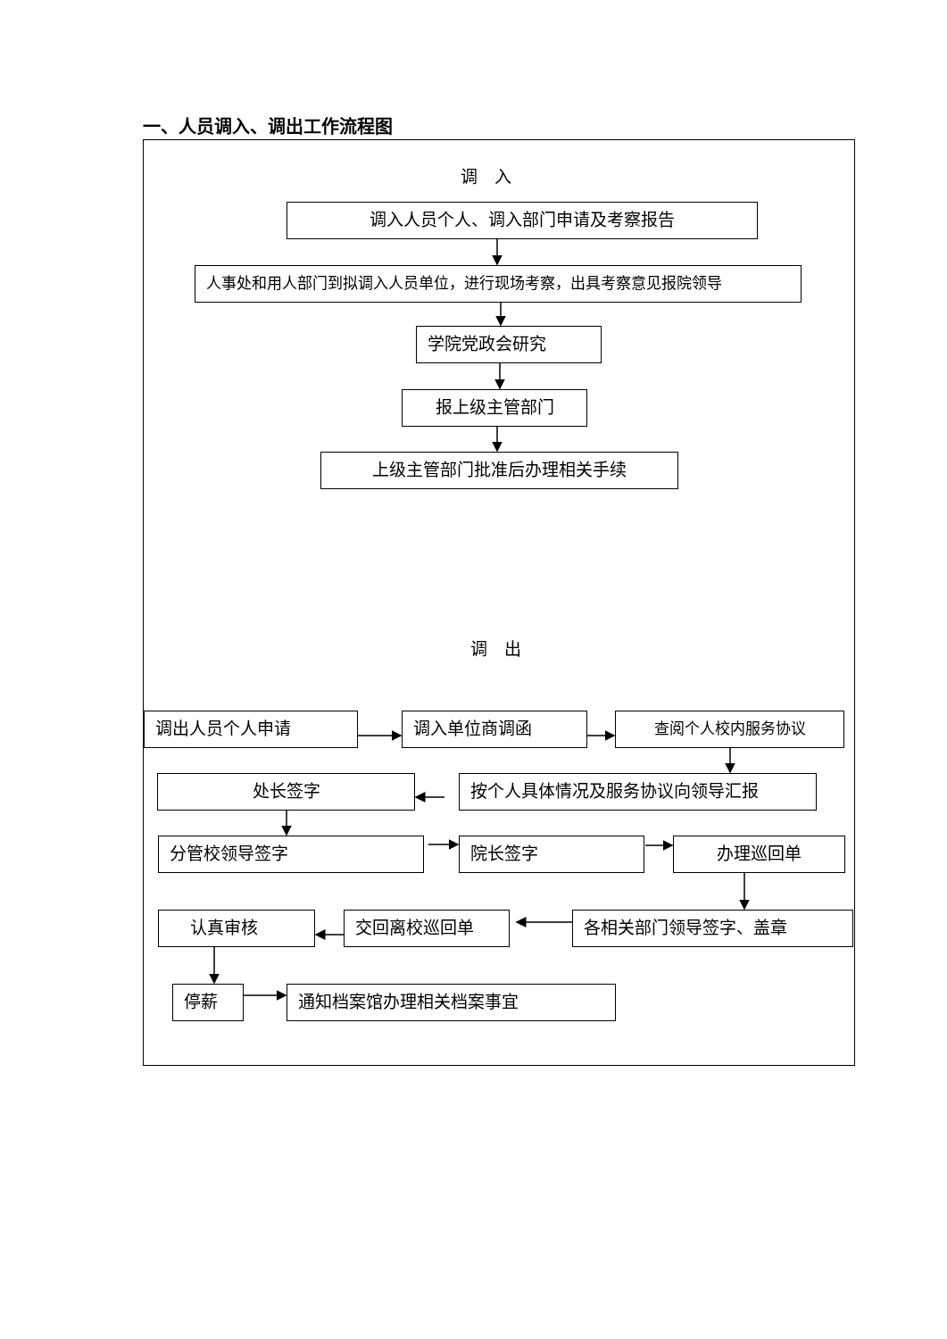一、人员调入、调出工作流程图
调　入
调入人员个人、调入部门申请及考察报告
人事处和用人部门到拟调入人员单位，进行现场考察，出具考察意见报院领导
学院党政会研究
报上级主管部门
上级主管部门批准后办理相关手续
调　出
调出人员个人申请 调入单位商调函 查阅个人校内服务协议
处长签字 按个人具体情况及服务协议向领导汇报
分管校领导签字 院长签字 办理巡回单
认真审核 交回离校巡回单 各相关部门领导签字、盖章
停薪 通知档案馆办理相关档案事宜